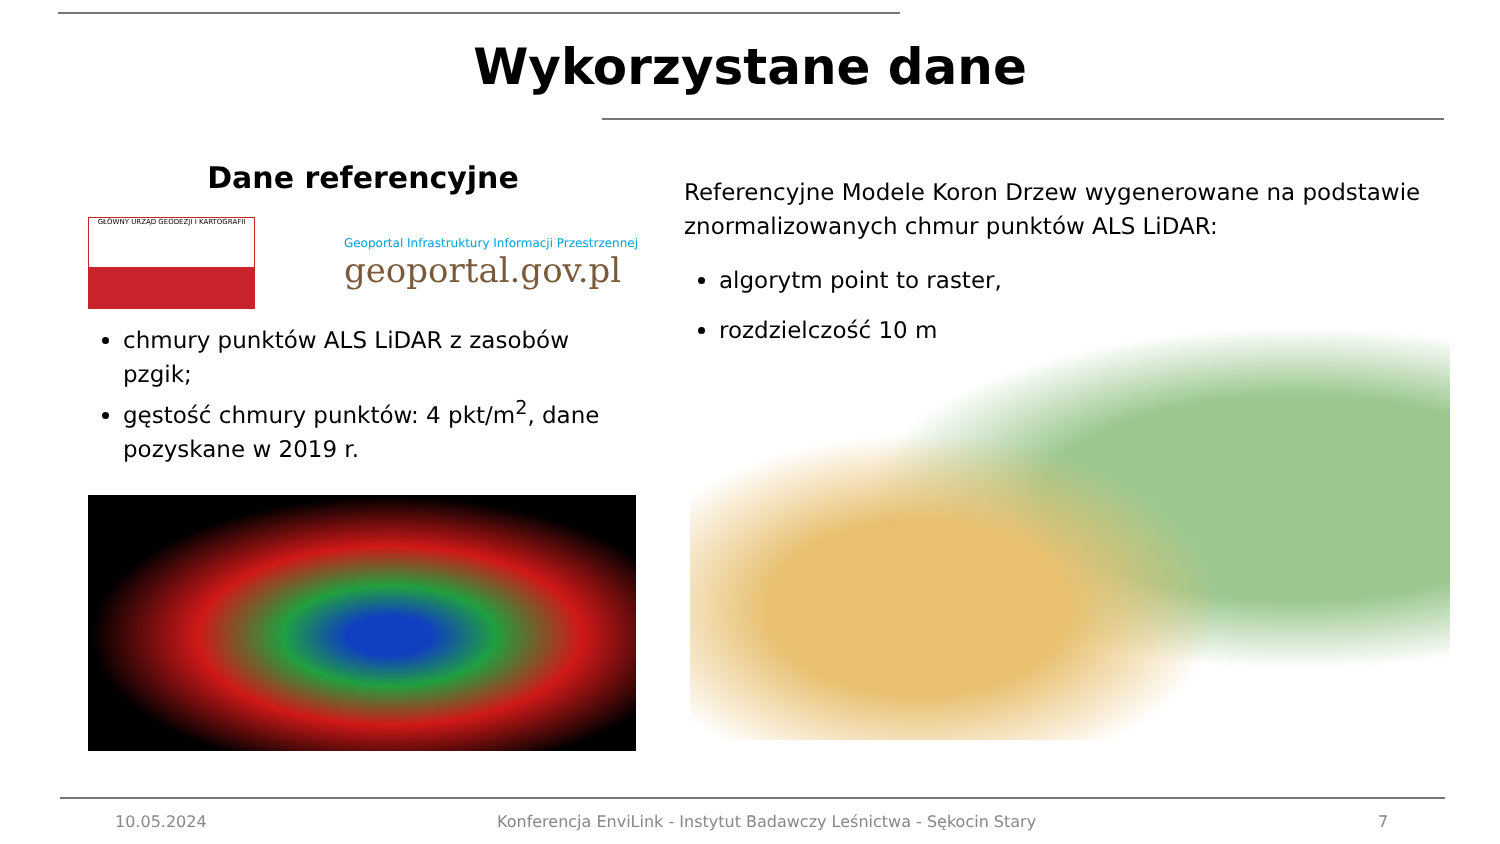Wykorzystane dane
Dane referencyjne
GŁÓWNY URZĄD GEODEZJI I KARTOGRAFII
Geoportal Infrastruktury Informacji Przestrzennej
geoportal.gov.pl
chmury punktów ALS LiDAR z zasobów pzgik;
gęstość chmury punktów: 4 pkt/m<sup>2</sup>, dane pozyskane w 2019 r.
Referencyjne Modele Koron Drzew wygenerowane na podstawie znormalizowanych chmur punktów ALS LiDAR:
algorytm point to raster,
rozdzielczość 10 m
10.05.2024
Konferencja EnviLink - Instytut Badawczy Leśnictwa - Sękocin Stary
7